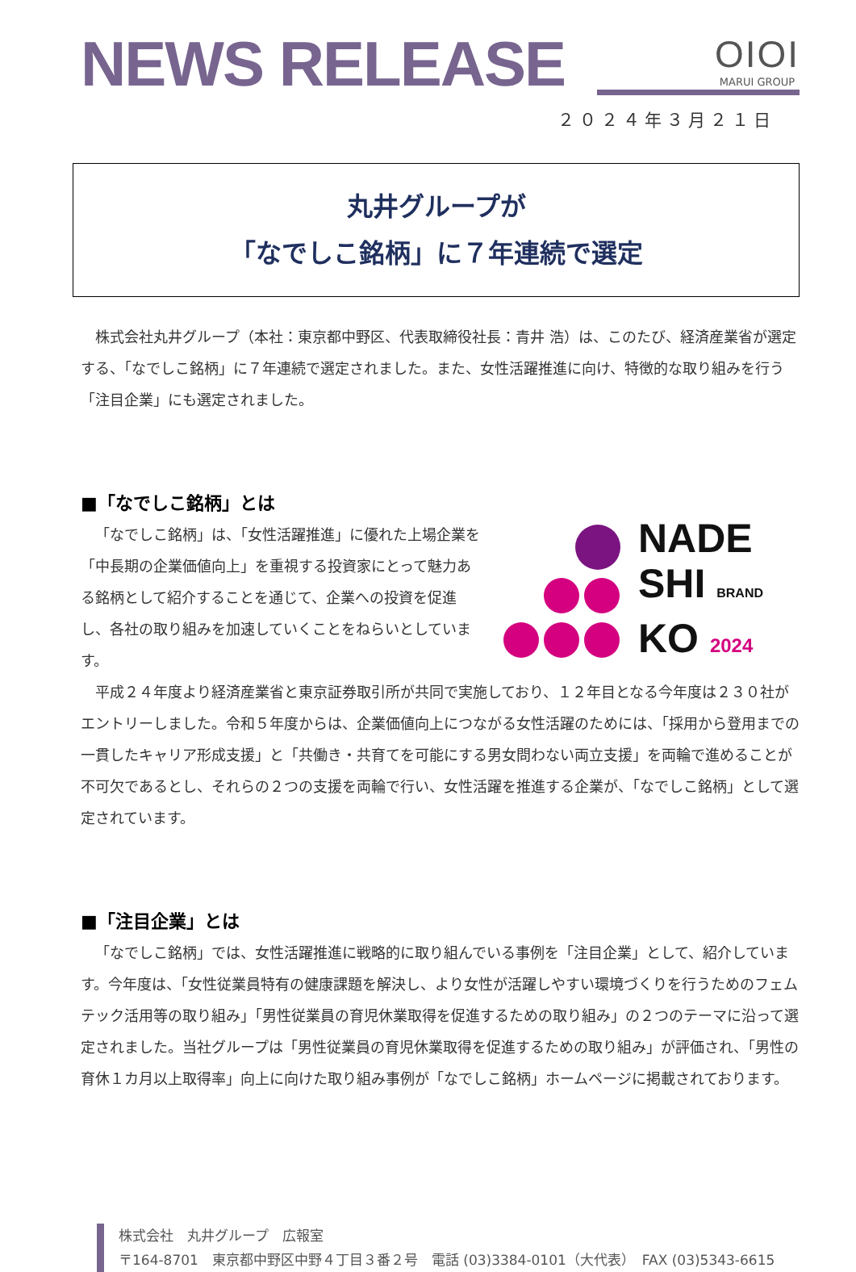OIOI
MARUI GROUP
NEWS RELEASE
２０２４年３月２１日
丸井グループが
「なでしこ銘柄」に７年連続で選定
株式会社丸井グループ（本社：東京都中野区、代表取締役社長：青井 浩）は、このたび、経済産業省が選定する、「なでしこ銘柄」に７年連続で選定されました。また、女性活躍推進に向け、特徴的な取り組みを行う「注目企業」にも選定されました。
■「なでしこ銘柄」とは
NADE
SHI BRAND
KO 2024
「なでしこ銘柄」は、「女性活躍推進」に優れた上場企業を「中長期の企業価値向上」を重視する投資家にとって魅力ある銘柄として紹介することを通じて、企業への投資を促進し、各社の取り組みを加速していくことをねらいとしています。
平成２４年度より経済産業省と東京証券取引所が共同で実施しており、１２年目となる今年度は２３０社がエントリーしました。令和５年度からは、企業価値向上につながる女性活躍のためには、「採用から登用までの一貫したキャリア形成支援」と「共働き・共育てを可能にする男女問わない両立支援」を両輪で進めることが不可欠であるとし、それらの２つの支援を両輪で行い、女性活躍を推進する企業が、「なでしこ銘柄」として選定されています。
■「注目企業」とは
「なでしこ銘柄」では、女性活躍推進に戦略的に取り組んでいる事例を「注目企業」として、紹介しています。今年度は、「女性従業員特有の健康課題を解決し、より女性が活躍しやすい環境づくりを行うためのフェムテック活用等の取り組み」「男性従業員の育児休業取得を促進するための取り組み」の２つのテーマに沿って選定されました。当社グループは「男性従業員の育児休業取得を促進するための取り組み」が評価され、「男性の育休１カ月以上取得率」向上に向けた取り組み事例が「なでしこ銘柄」ホームページに掲載されております。
株式会社　丸井グループ　広報室
〒164-8701　東京都中野区中野４丁目３番２号　電話 (03)3384-0101（大代表）　FAX (03)5343-6615